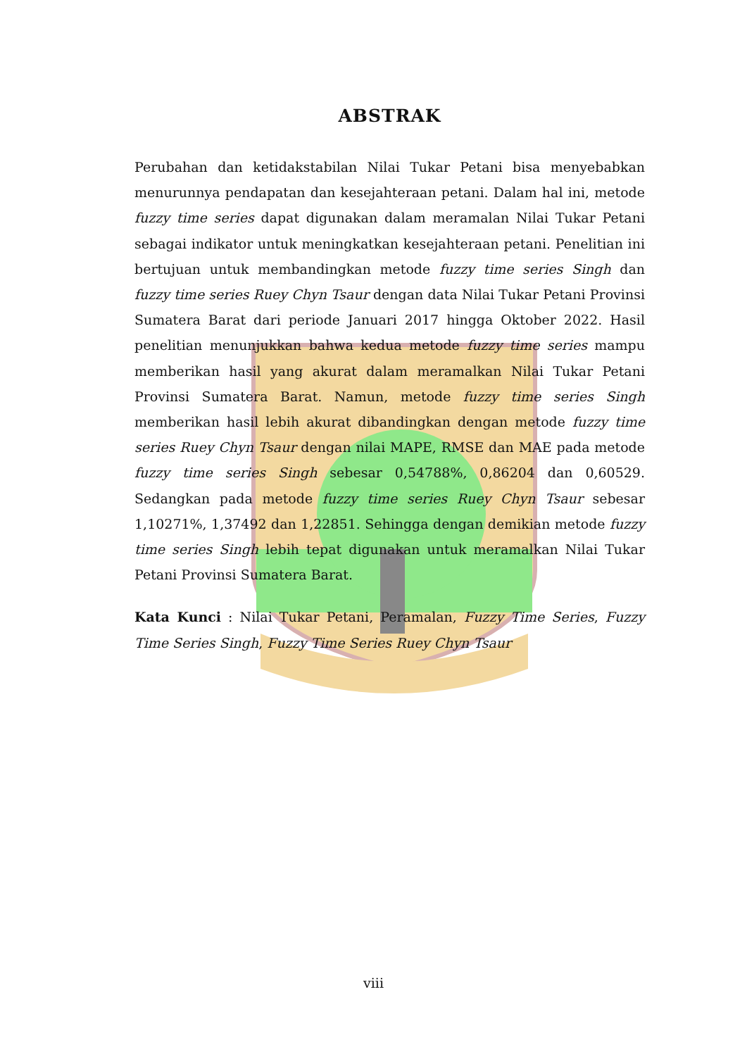ABSTRAK
Perubahan dan ketidakstabilan Nilai Tukar Petani bisa menyebabkan menurunnya pendapatan dan kesejahteraan petani. Dalam hal ini, metode fuzzy time series dapat digunakan dalam meramalan Nilai Tukar Petani sebagai indikator untuk meningkatkan kesejahteraan petani. Penelitian ini bertujuan untuk membandingkan metode fuzzy time series Singh dan fuzzy time series Ruey Chyn Tsaur dengan data Nilai Tukar Petani Provinsi Sumatera Barat dari periode Januari 2017 hingga Oktober 2022. Hasil penelitian menunjukkan bahwa kedua metode fuzzy time series mampu memberikan hasil yang akurat dalam meramalkan Nilai Tukar Petani Provinsi Sumatera Barat. Namun, metode fuzzy time series Singh memberikan hasil lebih akurat dibandingkan dengan metode fuzzy time series Ruey Chyn Tsaur dengan nilai MAPE, RMSE dan MAE pada metode fuzzy time series Singh sebesar 0,54788%, 0,86204 dan 0,60529. Sedangkan pada metode fuzzy time series Ruey Chyn Tsaur sebesar 1,10271%, 1,37492 dan 1,22851. Sehingga dengan demikian metode fuzzy time series Singh lebih tepat digunakan untuk meramalkan Nilai Tukar Petani Provinsi Sumatera Barat.
Kata Kunci : Nilai Tukar Petani, Peramalan, Fuzzy Time Series, Fuzzy Time Series Singh, Fuzzy Time Series Ruey Chyn Tsaur
viii